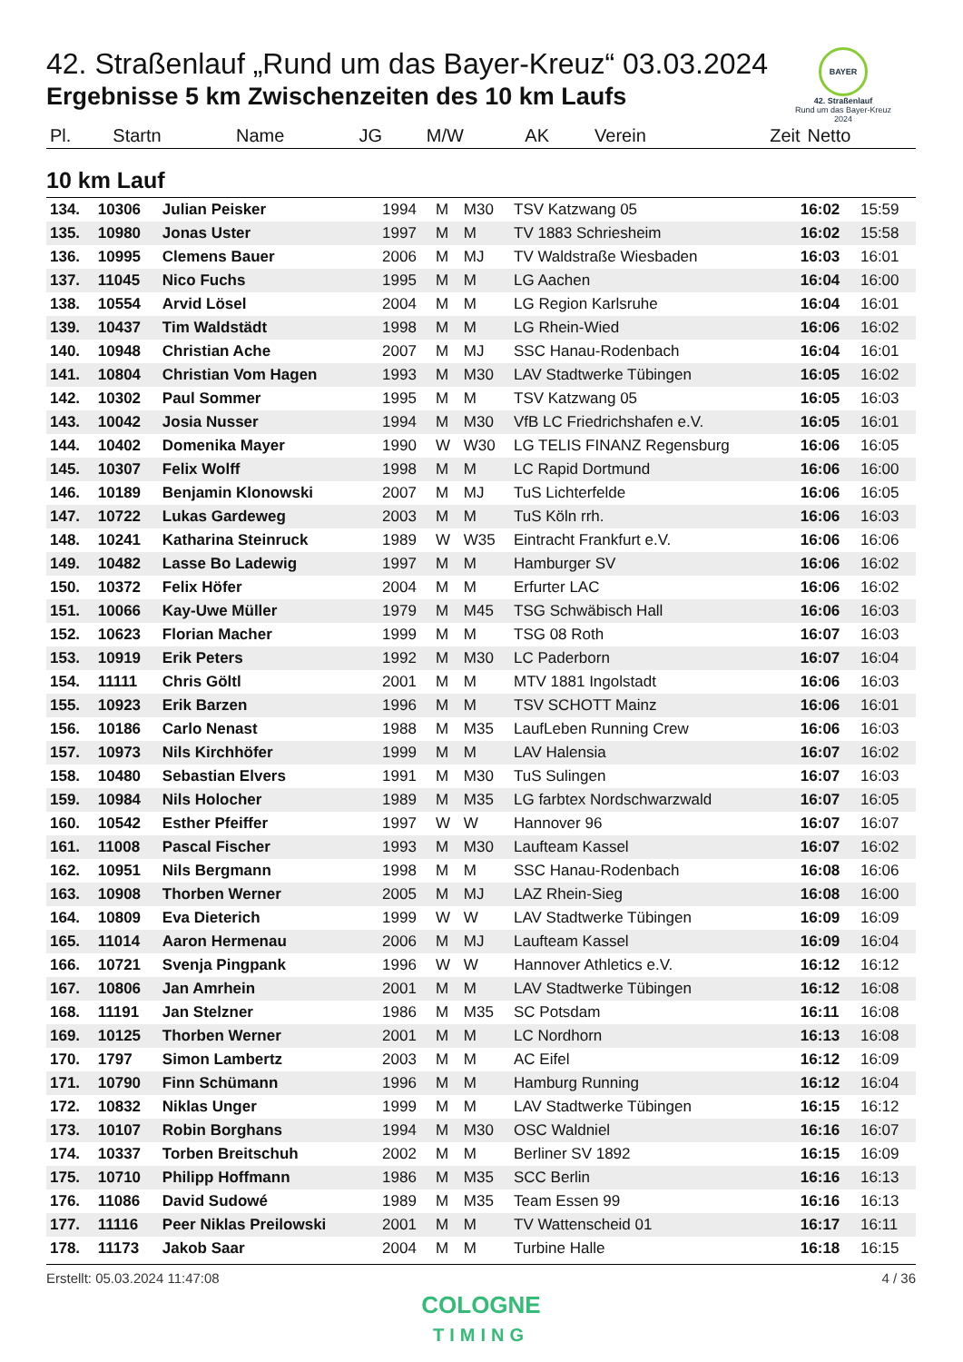42. Straßenlauf „Rund um das Bayer-Kreuz“ 03.03.2024
Ergebnisse 5 km Zwischenzeiten des 10 km Laufs
BAYER
42. Straßenlauf
Rund um das Bayer-Kreuz
2024
| Pl. | Startn | Name | JG | M/W | AK | Verein | Zeit | Netto |
| --- | --- | --- | --- | --- | --- | --- | --- | --- |
10 km Lauf
| 134. | 10306 | Julian Peisker | 1994 | M | M30 | TSV Katzwang 05 | 16:02 | 15:59 |
| 135. | 10980 | Jonas Uster | 1997 | M | M | TV 1883 Schriesheim | 16:02 | 15:58 |
| 136. | 10995 | Clemens Bauer | 2006 | M | MJ | TV Waldstraße Wiesbaden | 16:03 | 16:01 |
| 137. | 11045 | Nico Fuchs | 1995 | M | M | LG Aachen | 16:04 | 16:00 |
| 138. | 10554 | Arvid Lösel | 2004 | M | M | LG Region Karlsruhe | 16:04 | 16:01 |
| 139. | 10437 | Tim Waldstädt | 1998 | M | M | LG Rhein-Wied | 16:06 | 16:02 |
| 140. | 10948 | Christian Ache | 2007 | M | MJ | SSC Hanau-Rodenbach | 16:04 | 16:01 |
| 141. | 10804 | Christian Vom Hagen | 1993 | M | M30 | LAV Stadtwerke Tübingen | 16:05 | 16:02 |
| 142. | 10302 | Paul Sommer | 1995 | M | M | TSV Katzwang 05 | 16:05 | 16:03 |
| 143. | 10042 | Josia Nusser | 1994 | M | M30 | VfB LC Friedrichshafen e.V. | 16:05 | 16:01 |
| 144. | 10402 | Domenika Mayer | 1990 | W | W30 | LG TELIS FINANZ Regensburg | 16:06 | 16:05 |
| 145. | 10307 | Felix Wolff | 1998 | M | M | LC Rapid Dortmund | 16:06 | 16:00 |
| 146. | 10189 | Benjamin Klonowski | 2007 | M | MJ | TuS Lichterfelde | 16:06 | 16:05 |
| 147. | 10722 | Lukas Gardeweg | 2003 | M | M | TuS Köln rrh. | 16:06 | 16:03 |
| 148. | 10241 | Katharina Steinruck | 1989 | W | W35 | Eintracht Frankfurt e.V. | 16:06 | 16:06 |
| 149. | 10482 | Lasse Bo Ladewig | 1997 | M | M | Hamburger SV | 16:06 | 16:02 |
| 150. | 10372 | Felix Höfer | 2004 | M | M | Erfurter LAC | 16:06 | 16:02 |
| 151. | 10066 | Kay-Uwe Müller | 1979 | M | M45 | TSG Schwäbisch Hall | 16:06 | 16:03 |
| 152. | 10623 | Florian Macher | 1999 | M | M | TSG 08 Roth | 16:07 | 16:03 |
| 153. | 10919 | Erik Peters | 1992 | M | M30 | LC Paderborn | 16:07 | 16:04 |
| 154. | 11111 | Chris Göltl | 2001 | M | M | MTV 1881 Ingolstadt | 16:06 | 16:03 |
| 155. | 10923 | Erik Barzen | 1996 | M | M | TSV SCHOTT Mainz | 16:06 | 16:01 |
| 156. | 10186 | Carlo Nenast | 1988 | M | M35 | LaufLeben Running Crew | 16:06 | 16:03 |
| 157. | 10973 | Nils Kirchhöfer | 1999 | M | M | LAV Halensia | 16:07 | 16:02 |
| 158. | 10480 | Sebastian Elvers | 1991 | M | M30 | TuS Sulingen | 16:07 | 16:03 |
| 159. | 10984 | Nils Holocher | 1989 | M | M35 | LG farbtex Nordschwarzwald | 16:07 | 16:05 |
| 160. | 10542 | Esther Pfeiffer | 1997 | W | W | Hannover 96 | 16:07 | 16:07 |
| 161. | 11008 | Pascal Fischer | 1993 | M | M30 | Laufteam Kassel | 16:07 | 16:02 |
| 162. | 10951 | Nils Bergmann | 1998 | M | M | SSC Hanau-Rodenbach | 16:08 | 16:06 |
| 163. | 10908 | Thorben Werner | 2005 | M | MJ | LAZ Rhein-Sieg | 16:08 | 16:00 |
| 164. | 10809 | Eva Dieterich | 1999 | W | W | LAV Stadtwerke Tübingen | 16:09 | 16:09 |
| 165. | 11014 | Aaron Hermenau | 2006 | M | MJ | Laufteam Kassel | 16:09 | 16:04 |
| 166. | 10721 | Svenja Pingpank | 1996 | W | W | Hannover Athletics e.V. | 16:12 | 16:12 |
| 167. | 10806 | Jan Amrhein | 2001 | M | M | LAV Stadtwerke Tübingen | 16:12 | 16:08 |
| 168. | 11191 | Jan Stelzner | 1986 | M | M35 | SC Potsdam | 16:11 | 16:08 |
| 169. | 10125 | Thorben Werner | 2001 | M | M | LC Nordhorn | 16:13 | 16:08 |
| 170. | 1797 | Simon Lambertz | 2003 | M | M | AC Eifel | 16:12 | 16:09 |
| 171. | 10790 | Finn Schümann | 1996 | M | M | Hamburg Running | 16:12 | 16:04 |
| 172. | 10832 | Niklas Unger | 1999 | M | M | LAV Stadtwerke Tübingen | 16:15 | 16:12 |
| 173. | 10107 | Robin Borghans | 1994 | M | M30 | OSC Waldniel | 16:16 | 16:07 |
| 174. | 10337 | Torben Breitschuh | 2002 | M | M | Berliner SV 1892 | 16:15 | 16:09 |
| 175. | 10710 | Philipp Hoffmann | 1986 | M | M35 | SCC Berlin | 16:16 | 16:13 |
| 176. | 11086 | David Sudowé | 1989 | M | M35 | Team Essen 99 | 16:16 | 16:13 |
| 177. | 11116 | Peer Niklas Preilowski | 2001 | M | M | TV Wattenscheid 01 | 16:17 | 16:11 |
| 178. | 11173 | Jakob Saar | 2004 | M | M | Turbine Halle | 16:18 | 16:15 |
Erstellt: 05.03.2024 11:47:08 4 / 36
COLOGNE
TIMING